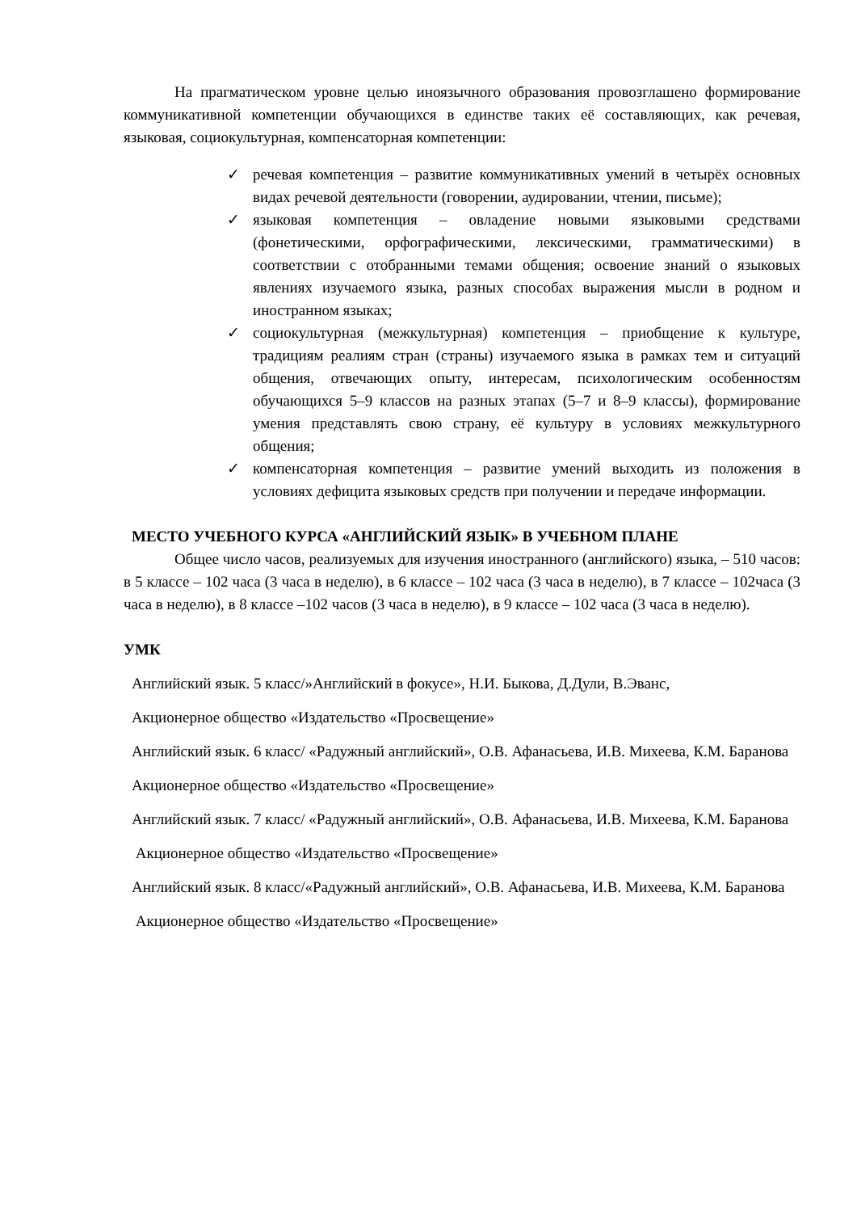На прагматическом уровне целью иноязычного образования провозглашено формирование коммуникативной компетенции обучающихся в единстве таких её составляющих, как речевая, языковая, социокультурная, компенсаторная компетенции:
✓ речевая компетенция – развитие коммуникативных умений в четырёх основных видах речевой деятельности (говорении, аудировании, чтении, письме);
✓ языковая компетенция – овладение новыми языковыми средствами (фонетическими, орфографическими, лексическими, грамматическими) в соответствии с отобранными темами общения; освоение знаний о языковых явлениях изучаемого языка, разных способах выражения мысли в родном и иностранном языках;
✓ социокультурная (межкультурная) компетенция – приобщение к культуре, традициям реалиям стран (страны) изучаемого языка в рамках тем и ситуаций общения, отвечающих опыту, интересам, психологическим особенностям обучающихся 5–9 классов на разных этапах (5–7 и 8–9 классы), формирование умения представлять свою страну, её культуру в условиях межкультурного общения;
✓ компенсаторная компетенция – развитие умений выходить из положения в условиях дефицита языковых средств при получении и передаче информации.
МЕСТО УЧЕБНОГО КУРСА «АНГЛИЙСКИЙ ЯЗЫК» В УЧЕБНОМ ПЛАНЕ
Общее число часов, реализуемых для изучения иностранного (английского) языка, – 510 часов: в 5 классе – 102 часа (3 часа в неделю), в 6 классе – 102 часа (3 часа в неделю), в 7 классе – 102часа (3 часа в неделю), в 8 классе –102 часов (3 часа в неделю), в 9 классе – 102 часа (3 часа в неделю).
УМК
Английский язык. 5 класс/»Английский в фокусе», Н.И. Быкова, Д.Дули, В.Эванс,
Акционерное общество «Издательство «Просвещение»
Английский язык. 6 класс/ «Радужный английский», О.В. Афанасьева, И.В. Михеева, К.М. Баранова
Акционерное общество «Издательство «Просвещение»
Английский язык. 7 класс/ «Радужный английский», О.В. Афанасьева, И.В. Михеева, К.М. Баранова
Акционерное общество «Издательство «Просвещение»
Английский язык. 8 класс/«Радужный английский», О.В. Афанасьева, И.В. Михеева, К.М. Баранова
Акционерное общество «Издательство «Просвещение»